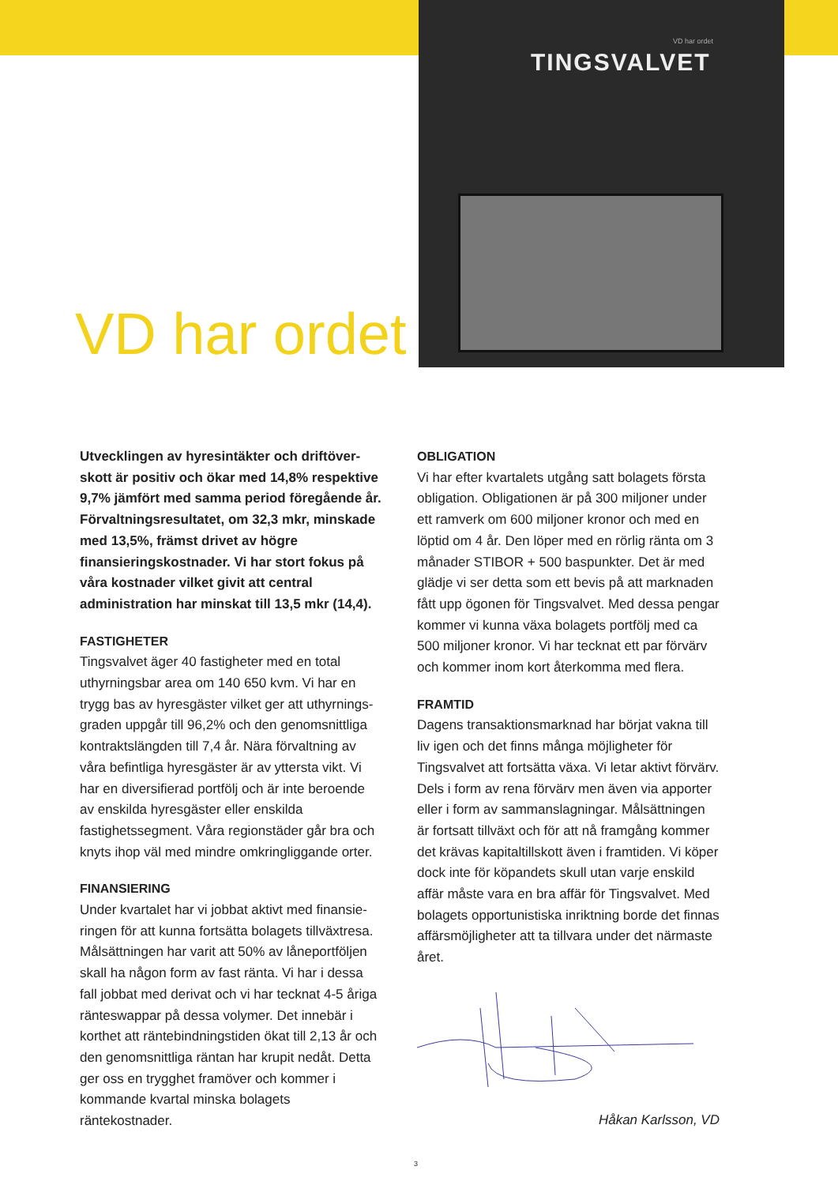VD har ordet
TINGSVALVET
VD har ordet
Utvecklingen av hyresintäkter och driftöver­skott är positiv och ökar med 14,8% respektive 9,7% jämfört med samma period föregående år. Förvaltningsresultatet, om 32,3 mkr, minskade med 13,5%, främst drivet av högre finansierings­kostnader. Vi har stort fokus på våra kostnader vilket givit att central administration har minskat till 13,5 mkr (14,4).
FASTIGHETER
Tingsvalvet äger 40 fastigheter med en total uthyrningsbar area om 140 650 kvm. Vi har en trygg bas av hyresgäster vilket ger att uthyrnings­graden uppgår till 96,2% och den genomsnittliga kontraktslängden till 7,4 år. Nära förvaltning av våra befintliga hyresgäster är av yttersta vikt. Vi har en diversifierad portfölj och är inte beroende av enskil­da hyresgäster eller enskilda fastighetssegment. Våra regionstäder går bra och knyts ihop väl med mindre omkringliggande orter.
FINANSIERING
Under kvartalet har vi jobbat aktivt med finansie­ringen för att kunna fortsätta bolagets tillväxtresa. Målsättningen har varit att 50% av låneportföljen skall ha någon form av fast ränta. Vi har i dessa fall jobbat med derivat och vi har tecknat 4-5 åriga rän­teswappar på dessa volymer. Det innebär i korthet att räntebindningstiden ökat till 2,13 år och den genomsnittliga räntan har krupit nedåt. Detta ger oss en trygghet framöver och kommer i komman­de kvartal minska bolagets räntekostnader.
OBLIGATION
Vi har efter kvartalets utgång satt bolagets första obligation. Obligationen är på 300 miljoner under ett ramverk om 600 miljoner kronor och med en löptid om 4 år. Den löper med en rörlig ränta om 3 månader STIBOR + 500 baspunkter. Det är med glädje vi ser detta som ett bevis på att marknaden fått upp ögonen för Tingsvalvet. Med dessa pengar kommer vi kunna växa bolagets portfölj med ca 500 miljoner kronor. Vi har tecknat ett par förvärv och kommer inom kort återkomma med flera.
FRAMTID
Dagens transaktionsmarknad har börjat vakna till liv igen och det finns många möjligheter för Tingsvalvet att fortsätta växa. Vi letar aktivt förvärv. Dels i form av rena förvärv men även via apporter eller i form av sammanslagningar. Målsättningen är fortsatt tillväxt och för att nå framgång kommer det krävas kapitaltillskott även i framtiden. Vi köper dock inte för köpandets skull utan varje enskild affär måste vara en bra affär för Tingsvalvet. Med bolagets opportunistiska inriktning borde det finnas affärsmöjligheter att ta tillvara under det närmaste året.
Håkan Karlsson, VD
3